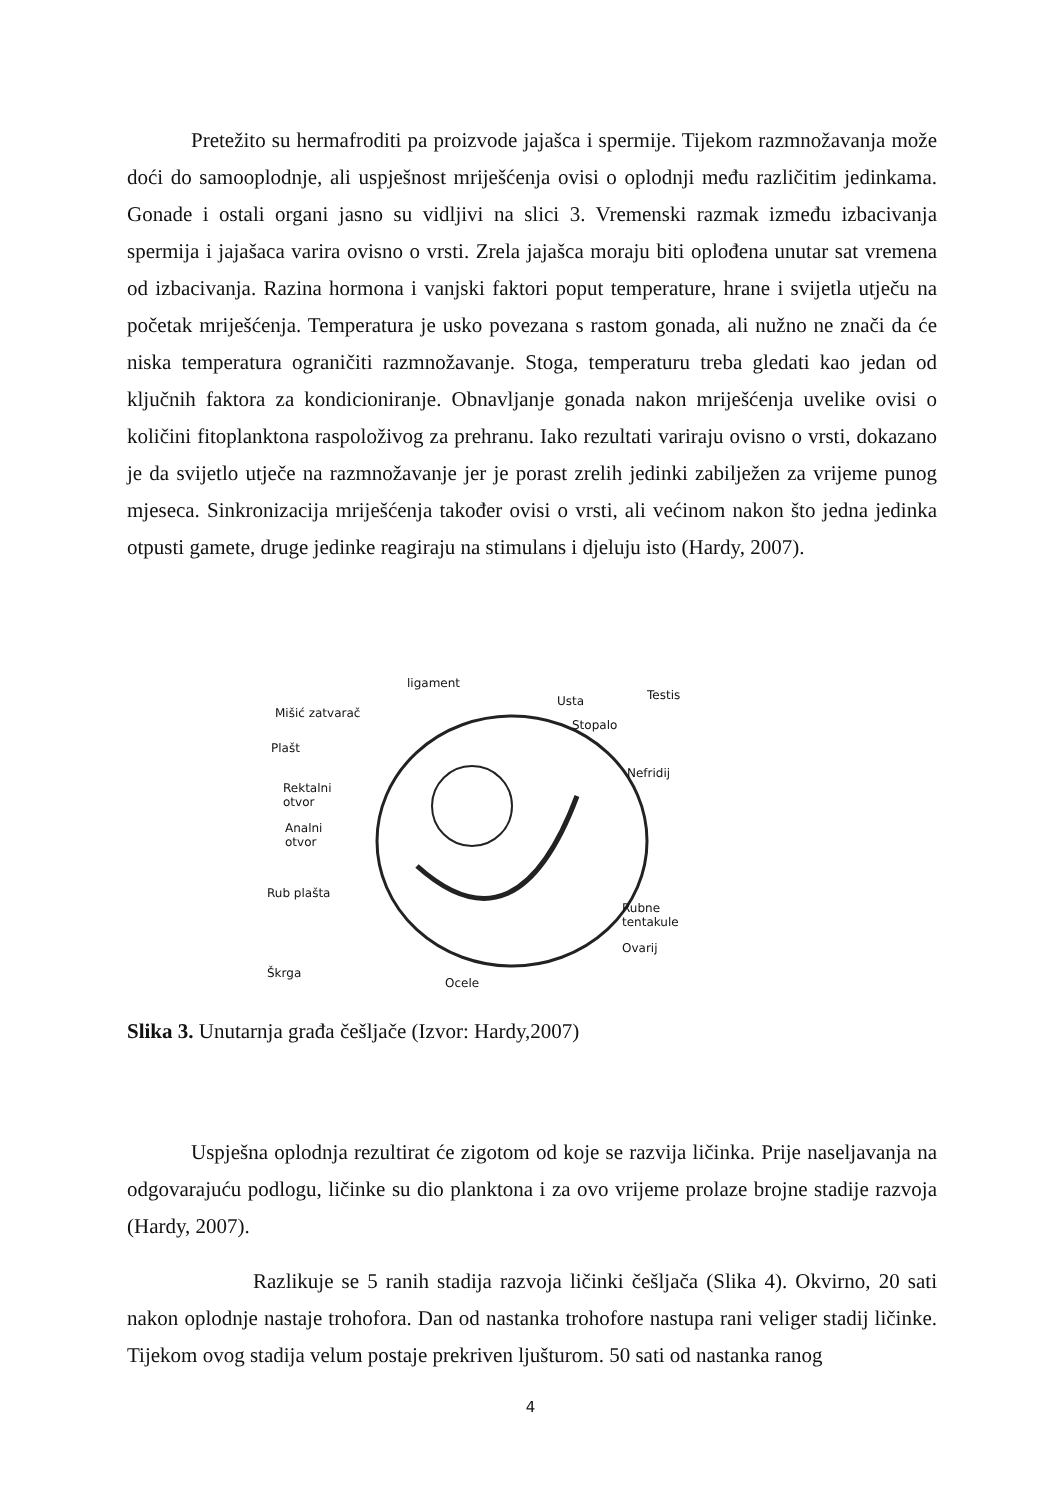Pretežito su hermafroditi pa proizvode jajašca i spermije. Tijekom razmnožavanja može doći do samooplodnje, ali uspješnost mriješćenja ovisi o oplodnji među različitim jedinkama. Gonade i ostali organi jasno su vidljivi na slici 3. Vremenski razmak između izbacivanja spermija i jajašaca varira ovisno o vrsti. Zrela jajašca moraju biti oplođena unutar sat vremena od izbacivanja. Razina hormona i vanjski faktori poput temperature, hrane i svijetla utječu na početak mriješćenja. Temperatura je usko povezana s rastom gonada, ali nužno ne znači da će niska temperatura ograničiti razmnožavanje. Stoga, temperaturu treba gledati kao jedan od ključnih faktora za kondicioniranje. Obnavljanje gonada nakon mriješćenja uvelike ovisi o količini fitoplanktona raspoloživog za prehranu. Iako rezultati variraju ovisno o vrsti, dokazano je da svijetlo utječe na razmnožavanje jer je porast zrelih jedinki zabilježen za vrijeme punog mjeseca. Sinkronizacija mriješćenja također ovisi o vrsti, ali većinom nakon što jedna jedinka otpusti gamete, druge jedinke reagiraju na stimulans i djeluju isto (Hardy, 2007).
ligament
Mišić zatvarač
Plašt
Rektalni
otvor
Analni
otvor
Rub plašta
Škrga
Usta
Stopalo
Testis
Nefridij
Rubne tentakule
Ovarij
Ocele
Slika 3. Unutarnja građa češljače (Izvor: Hardy,2007)
Uspješna oplodnja rezultirat će zigotom od koje se razvija ličinka. Prije naseljavanja na odgovarajuću podlogu, ličinke su dio planktona i za ovo vrijeme prolaze brojne stadije razvoja (Hardy, 2007).
Razlikuje se 5 ranih stadija razvoja ličinki češljača (Slika 4). Okvirno, 20 sati nakon oplodnje nastaje trohofora. Dan od nastanka trohofore nastupa rani veliger stadij ličinke. Tijekom ovog stadija velum postaje prekriven ljušturom. 50 sati od nastanka ranog
4